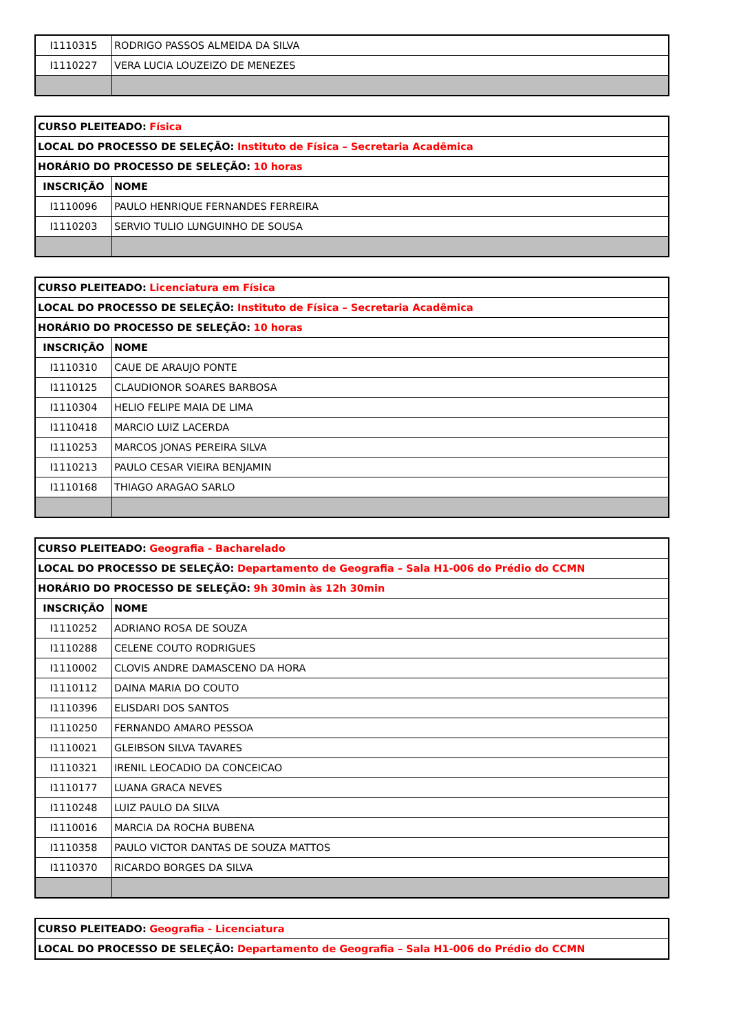| I1110315 | RODRIGO PASSOS ALMEIDA DA SILVA |
| I1110227 | VERA LUCIA LOUZEIZO DE MENEZES |
| CURSO PLEITEADO: Física | |
| LOCAL DO PROCESSO DE SELEÇÃO: Instituto de Física – Secretaria Acadêmica | |
| HORÁRIO DO PROCESSO DE SELEÇÃO: 10 horas | |
| INSCRIÇÃO | NOME |
| I1110096 | PAULO HENRIQUE FERNANDES FERREIRA |
| I1110203 | SERVIO TULIO LUNGUINHO DE SOUSA |
| CURSO PLEITEADO: Licenciatura em Física | |
| LOCAL DO PROCESSO DE SELEÇÃO: Instituto de Física – Secretaria Acadêmica | |
| HORÁRIO DO PROCESSO DE SELEÇÃO: 10 horas | |
| INSCRIÇÃO | NOME |
| I1110310 | CAUE DE ARAUJO PONTE |
| I1110125 | CLAUDIONOR SOARES BARBOSA |
| I1110304 | HELIO FELIPE MAIA DE LIMA |
| I1110418 | MARCIO LUIZ LACERDA |
| I1110253 | MARCOS JONAS PEREIRA SILVA |
| I1110213 | PAULO CESAR VIEIRA BENJAMIN |
| I1110168 | THIAGO ARAGAO SARLO |
| CURSO PLEITEADO: Geografia - Bacharelado | |
| LOCAL DO PROCESSO DE SELEÇÃO: Departamento de Geografia – Sala H1-006 do Prédio do CCMN | |
| HORÁRIO DO PROCESSO DE SELEÇÃO: 9h 30min às 12h 30min | |
| INSCRIÇÃO | NOME |
| I1110252 | ADRIANO ROSA DE SOUZA |
| I1110288 | CELENE COUTO RODRIGUES |
| I1110002 | CLOVIS ANDRE DAMASCENO DA HORA |
| I1110112 | DAINA MARIA DO COUTO |
| I1110396 | ELISDARI DOS SANTOS |
| I1110250 | FERNANDO AMARO PESSOA |
| I1110021 | GLEIBSON SILVA TAVARES |
| I1110321 | IRENIL LEOCADIO DA CONCEICAO |
| I1110177 | LUANA GRACA NEVES |
| I1110248 | LUIZ PAULO DA SILVA |
| I1110016 | MARCIA DA ROCHA BUBENA |
| I1110358 | PAULO VICTOR DANTAS DE SOUZA MATTOS |
| I1110370 | RICARDO BORGES DA SILVA |
| CURSO PLEITEADO: Geografia - Licenciatura |
| LOCAL DO PROCESSO DE SELEÇÃO: Departamento de Geografia – Sala H1-006 do Prédio do CCMN |